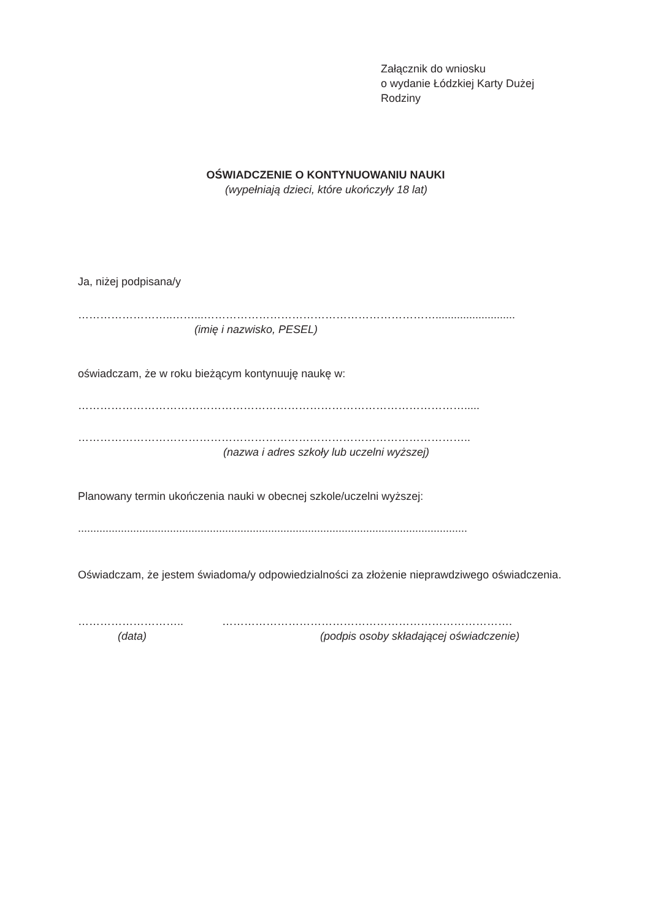Załącznik do wniosku
o wydanie Łódzkiej Karty Dużej
Rodziny
OŚWIADCZENIE O KONTYNUOWANIU NAUKI
(wypełniają dzieci, które ukończyły 18 lat)
Ja, niżej podpisana/y
……………………..……...………………………………………………………..........................
(imię i nazwisko, PESEL)
oświadczam, że w roku bieżącym kontynuuję naukę w:
…………………………………………………………………………………………….....
……………………………………………………………………………………………..
(nazwa i adres szkoły lub uczelni wyższej)
Planowany termin ukończenia nauki w obecnej szkole/uczelni wyższej:
...............................................................................................................................
Oświadczam, że jestem świadoma/y odpowiedzialności za złożenie nieprawdziwego oświadczenia.
………………………..
(data)
…………………………………………………………………….
(podpis osoby składającej oświadczenie)